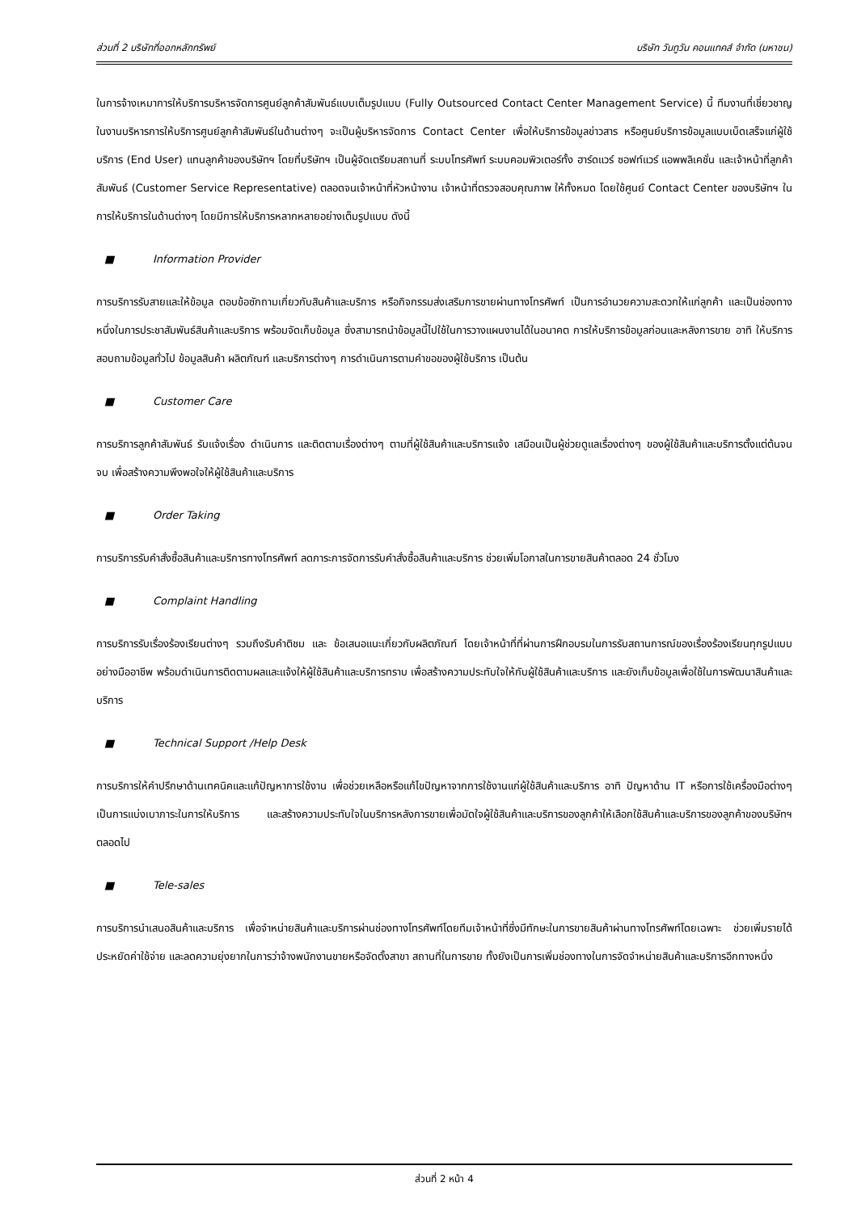ส่วนที่ 2 บริษัทที่ออกหลักทรัพย์ บริษัท วันทูวัน คอนแทคส์ จำกัด (มหาชน)
ในการจ้างเหมาการให้บริการบริหารจัดการศูนย์ลูกค้าสัมพันธ์แบบเต็มรูปแบบ (Fully Outsourced Contact Center Management Service) นี้ ทีมงานที่เชี่ยวชาญในงานบริหารการให้บริการศูนย์ลูกค้าสัมพันธ์ในด้านต่างๆ จะเป็นผู้บริหารจัดการ Contact Center เพื่อให้บริการข้อมูลข่าวสาร หรือศูนย์บริการข้อมูลแบบเบ็ดเสร็จแก่ผู้ใช้บริการ (End User) แทนลูกค้าของบริษัทฯ โดยที่บริษัทฯ เป็นผู้จัดเตรียมสถานที่ ระบบโทรศัพท์ ระบบคอมพิวเตอร์ทั้ง ฮาร์ดแวร์ ซอฟท์แวร์ แอพพลิเคชั่น และเจ้าหน้าที่ลูกค้าสัมพันธ์ (Customer Service Representative) ตลอดจนเจ้าหน้าที่หัวหน้างาน เจ้าหน้าที่ตรวจสอบคุณภาพ ให้ทั้งหมด โดยใช้ศูนย์ Contact Center ของบริษัทฯ ในการให้บริการในด้านต่างๆ โดยมีการให้บริการหลากหลายอย่างเต็มรูปแบบ ดังนี้
■ Information Provider
การบริการรับสายและให้ข้อมูล ตอบข้อซักถามเกี่ยวกับสินค้าและบริการ หรือกิจกรรมส่งเสริมการขายผ่านทางโทรศัพท์ เป็นการอำนวยความสะดวกให้แก่ลูกค้า และเป็นช่องทางหนึ่งในการประชาสัมพันธ์สินค้าและบริการ พร้อมจัดเก็บข้อมูล ซึ่งสามารถนำข้อมูลนี้ไปใช้ในการวางแผนงานได้ในอนาคต การให้บริการข้อมูลก่อนและหลังการขาย อาทิ ให้บริการสอบถามข้อมูลทั่วไป ข้อมูลสินค้า ผลิตภัณฑ์ และบริการต่างๆ การดำเนินการตามคำขอของผู้ใช้บริการ เป็นต้น
■ Customer Care
การบริการลูกค้าสัมพันธ์ รับแจ้งเรื่อง ดำเนินการ และติดตามเรื่องต่างๆ ตามที่ผู้ใช้สินค้าและบริการแจ้ง เสมือนเป็นผู้ช่วยดูแลเรื่องต่างๆ ของผู้ใช้สินค้าและบริการตั้งแต่ต้นจนจบ เพื่อสร้างความพึงพอใจให้ผู้ใช้สินค้าและบริการ
■ Order Taking
การบริการรับคำสั่งซื้อสินค้าและบริการทางโทรศัพท์ ลดภาระการจัดการรับคำสั่งซื้อสินค้าและบริการ ช่วยเพิ่มโอกาสในการขายสินค้าตลอด 24 ชั่วโมง
■ Complaint Handling
การบริการรับเรื่องร้องเรียนต่างๆ รวมถึงรับคำติชม และ ข้อเสนอแนะเกี่ยวกับผลิตภัณฑ์ โดยเจ้าหน้าที่ที่ผ่านการฝึกอบรมในการรับสถานการณ์ของเรื่องร้องเรียนทุกรูปแบบอย่างมืออาชีพ พร้อมดำเนินการติดตามผลและแจ้งให้ผู้ใช้สินค้าและบริการทราบ เพื่อสร้างความประทับใจให้กับผู้ใช้สินค้าและบริการ และยังเก็บข้อมูลเพื่อใช้ในการพัฒนาสินค้าและบริการ
■ Technical Support /Help Desk
การบริการให้คำปรึกษาด้านเทคนิคและแก้ปัญหาการใช้งาน เพื่อช่วยเหลือหรือแก้ไขปัญหาจากการใช้งานแก่ผู้ใช้สินค้าและบริการ อาทิ ปัญหาด้าน IT หรือการใช้เครื่องมือต่างๆ เป็นการแบ่งเบาภาระในการให้บริการ และสร้างความประทับใจในบริการหลังการขายเพื่อมัดใจผู้ใช้สินค้าและบริการของลูกค้าให้เลือกใช้สินค้าและบริการของลูกค้าของบริษัทฯ ตลอดไป
■ Tele-sales
การบริการนำเสนอสินค้าและบริการ เพื่อจำหน่ายสินค้าและบริการผ่านช่องทางโทรศัพท์โดยทีมเจ้าหน้าที่ซึ่งมีทักษะในการขายสินค้าผ่านทางโทรศัพท์โดยเฉพาะ ช่วยเพิ่มรายได้ ประหยัดค่าใช้จ่าย และลดความยุ่งยากในการว่าจ้างพนักงานขายหรือจัดตั้งสาขา สถานที่ในการขาย ทั้งยังเป็นการเพิ่มช่องทางในการจัดจำหน่ายสินค้าและบริการอีกทางหนึ่ง
ส่วนที่ 2 หน้า 4